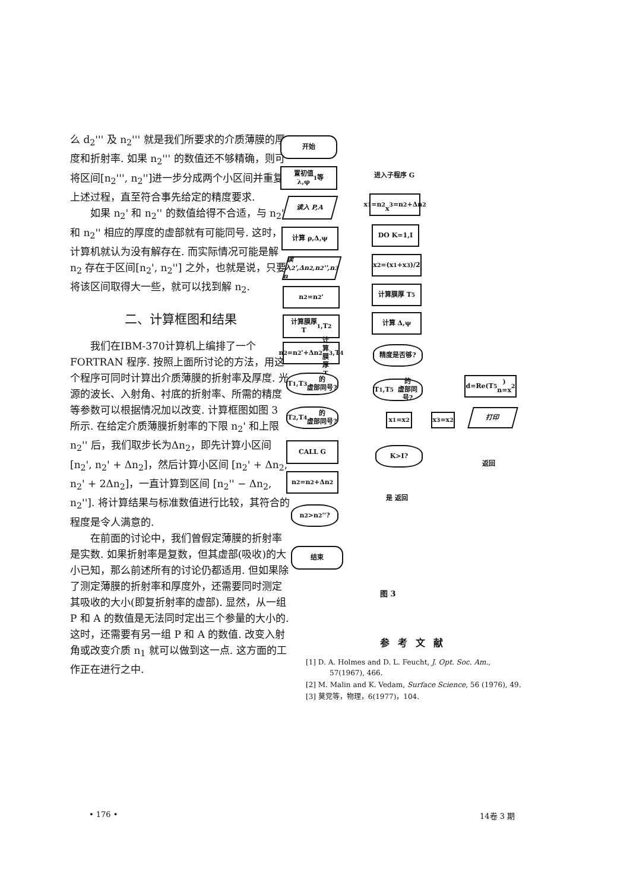么 d<sub>2</sub>''' 及 n<sub>2</sub>''' 就是我们所要求的介质薄膜的厚度和折射率. 如果 n<sub>2</sub>''' 的数值还不够精确，则可将区间[n<sub>2</sub>''', n<sub>2</sub>'']进一步分成两个小区间并重复上述过程，直至符合事先给定的精度要求.
如果 n<sub>2</sub>' 和 n<sub>2</sub>'' 的数值给得不合适，与 n<sub>2</sub>' 和 n<sub>2</sub>'' 相应的厚度的虚部就有可能同号. 这时，计算机就认为没有解存在. 而实际情况可能是解 n<sub>2</sub> 存在于区间[n<sub>2</sub>', n<sub>2</sub>''] 之外，也就是说，只要将该区间取得大一些，就可以找到解 n<sub>2</sub>.
二、计算框图和结果
我们在IBM-370计算机上编排了一个 FORTRAN 程序. 按照上面所讨论的方法，用这个程序可同时计算出介质薄膜的折射率及厚度. 光源的波长、入射角、衬底的折射率、所需的精度等参数可以根据情况加以改变. 计算框图如图 3 所示. 在给定介质薄膜折射率的下限 n<sub>2</sub>' 和上限 n<sub>2</sub>'' 后，我们取步长为Δn<sub>2</sub>，即先计算小区间 [n<sub>2</sub>', n<sub>2</sub>' + Δn<sub>2</sub>]，然后计算小区间 [n<sub>2</sub>' + Δn<sub>2</sub>, n<sub>2</sub>' + 2Δn<sub>2</sub>]，一直计算到区间 [n<sub>2</sub>'' − Δn<sub>2</sub>, n<sub>2</sub>'']. 将计算结果与标准数值进行比较，其符合的程度是令人满意的.
在前面的讨论中，我们曾假定薄膜的折射率是实数. 如果折射率是复数，但其虚部(吸收)的大小已知，那么前述所有的讨论仍都适用. 但如果除了测定薄膜的折射率和厚度外，还需要同时测定其吸收的大小(即复折射率的虚部). 显然，从一组 P 和 A 的数值是无法同时定出三个参量的大小的. 这时，还需要有另一组 P 和 A 的数值. 改变入射角或改变介质 n<sub>1</sub> 就可以做到这一点. 这方面的工作正在进行之中.
开始
置初值
λ,φ<sub>1</sub> 等
读入 P,A
计算 ρ,Δ,ψ
读入
n<sub>2</sub>',Δn<sub>2</sub>,n<sub>2</sub>'',n<sub>3</sub>
n<sub>2</sub>=n<sub>2</sub>'
计算膜厚
T<sub>1</sub>,T<sub>2</sub>
n<sub>2</sub>=n<sub>2</sub>'+Δn<sub>2</sub>
计算膜厚 T<sub>3</sub>,T<sub>4</sub>
T<sub>1</sub>,T<sub>3</sub>的
虚部同号?
T<sub>2</sub>,T<sub>4</sub>的
虚部同号?
CALL G
n<sub>2</sub>=n<sub>2</sub>+Δn<sub>2</sub>
n<sub>2</sub>>n<sub>2</sub>''?
结束
进入子程序 G
x<sub>1</sub>=n<sub>2</sub>
x<sub>3</sub>=n<sub>2</sub>+Δn<sub>2</sub>
DO K=1,I
x<sub>2</sub>=(x<sub>1</sub>+x<sub>3</sub>)/2
计算膜厚 T<sub>5</sub>
计算 Δ,ψ
精度是否够?
T<sub>1</sub>,T<sub>5</sub>的
虚部同号?
x<sub>1</sub>=x<sub>2</sub> x<sub>3</sub>=x<sub>2</sub>
K>I?
是 返回
d=Re(T<sub>5</sub>)
n=x<sub>2</sub>
打印
返回
图 3
参考文献
[1] D. A. Holmes and D. L. Feucht, J. Opt. Soc. Am., 57(1967), 466.
[2] M. Malin and K. Vedam, Surface Science, 56 (1976), 49.
[3] 莫党等，物理，6(1977)，104.
• 176 • 14卷 3 期